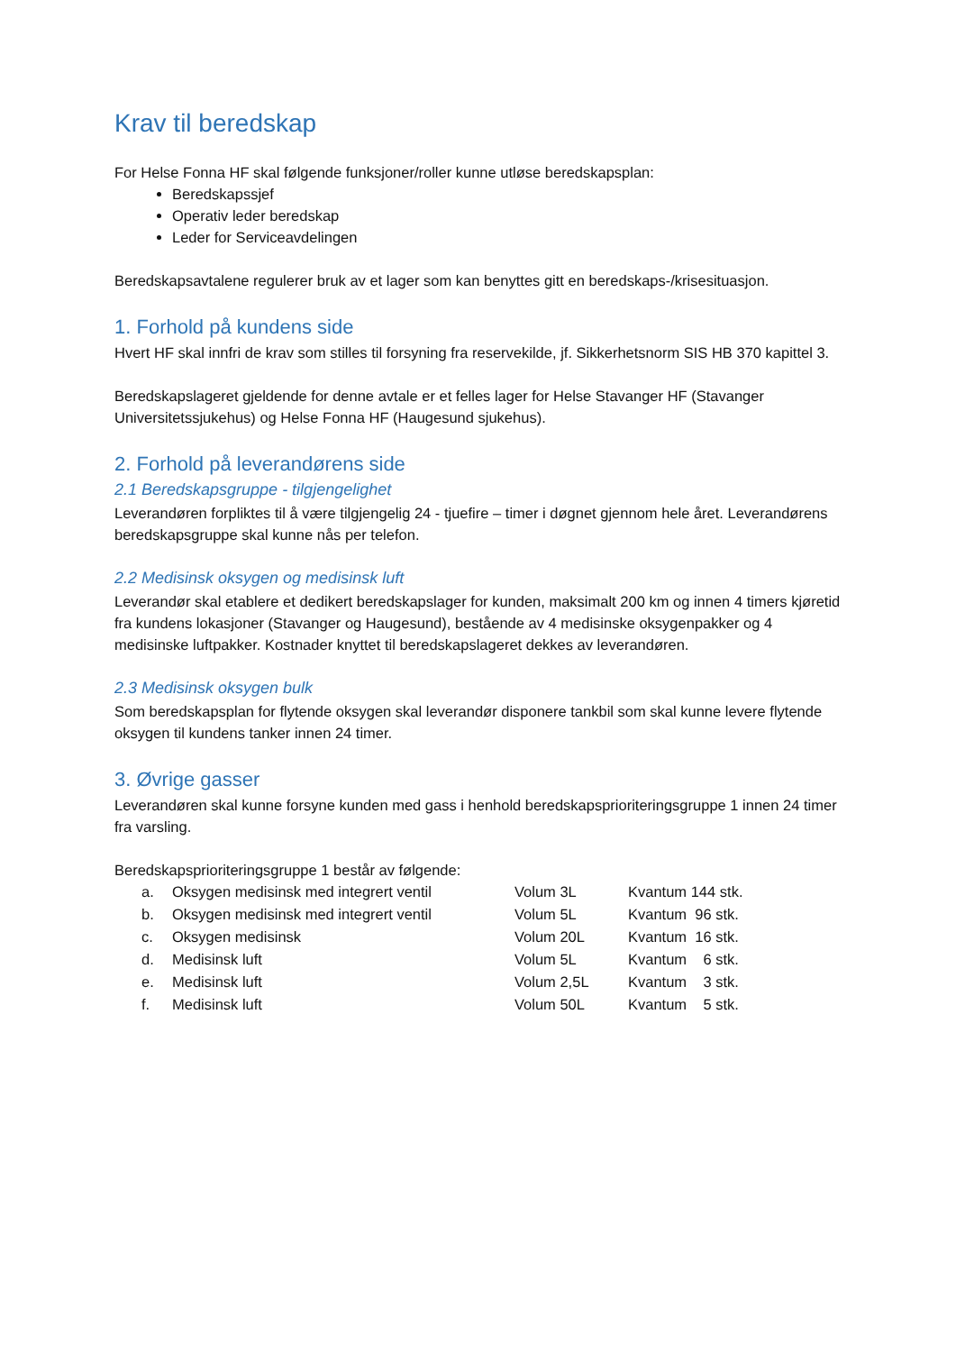Krav til beredskap
For Helse Fonna HF skal følgende funksjoner/roller kunne utløse beredskapsplan:
Beredskapssjef
Operativ leder beredskap
Leder for Serviceavdelingen
Beredskapsavtalene regulerer bruk av et lager som kan benyttes gitt en beredskaps-/krisesituasjon.
1. Forhold på kundens side
Hvert HF skal innfri de krav som stilles til forsyning fra reservekilde, jf. Sikkerhetsnorm SIS HB 370 kapittel 3.
Beredskapslageret gjeldende for denne avtale er et felles lager for Helse Stavanger HF (Stavanger Universitetssjukehus) og Helse Fonna HF (Haugesund sjukehus).
2. Forhold på leverandørens side
2.1 Beredskapsgruppe - tilgjengelighet
Leverandøren forpliktes til å være tilgjengelig 24 - tjuefire – timer i døgnet gjennom hele året. Leverandørens beredskapsgruppe skal kunne nås per telefon.
2.2 Medisinsk oksygen og medisinsk luft
Leverandør skal etablere et dedikert beredskapslager for kunden, maksimalt 200 km og innen 4 timers kjøretid fra kundens lokasjoner (Stavanger og Haugesund), bestående av 4 medisinske oksygenpakker og 4 medisinske luftpakker. Kostnader knyttet til beredskapslageret dekkes av leverandøren.
2.3 Medisinsk oksygen bulk
Som beredskapsplan for flytende oksygen skal leverandør disponere tankbil som skal kunne levere flytende oksygen til kundens tanker innen 24 timer.
3. Øvrige gasser
Leverandøren skal kunne forsyne kunden med gass i henhold beredskapsprioriteringsgruppe 1 innen 24 timer fra varsling.
Beredskapsprioriteringsgruppe 1 består av følgende:
| a. | Oksygen medisinsk med integrert ventil | Volum 3L | Kvantum 144 stk. |
| b. | Oksygen medisinsk med integrert ventil | Volum 5L | Kvantum 96 stk. |
| c. | Oksygen medisinsk | Volum 20L | Kvantum 16 stk. |
| d. | Medisinsk luft | Volum 5L | Kvantum 6 stk. |
| e. | Medisinsk luft | Volum 2,5L | Kvantum 3 stk. |
| f. | Medisinsk luft | Volum 50L | Kvantum 5 stk. |